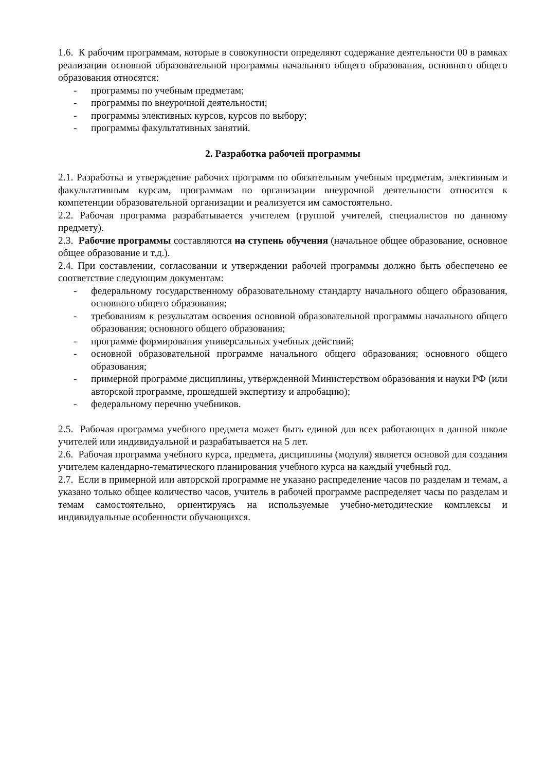1.6. К рабочим программам, которые в совокупности определяют содержание деятельности 00 в рамках реализации основной образовательной программы начального общего образования, основного общего образования относятся:
- программы по учебным предметам;
- программы по внеурочной деятельности;
- программы элективных курсов, курсов по выбору;
- программы факультативных занятий.
2. Разработка рабочей программы
2.1. Разработка и утверждение рабочих программ по обязательным учебным предметам, элективным и факультативным курсам, программам по организации внеурочной деятельности относится к компетенции образовательной организации и реализуется им самостоятельно.
2.2. Рабочая программа разрабатывается учителем (группой учителей, специалистов по данному предмету).
2.3. Рабочие программы составляются на ступень обучения (начальное общее образование, основное общее образование и т.д.).
2.4. При составлении, согласовании и утверждении рабочей программы должно быть обеспечено ее соответствие следующим документам:
- федеральному государственному образовательному стандарту начального общего образования, основного общего образования;
- требованиям к результатам освоения основной образовательной программы начального общего образования; основного общего образования;
- программе формирования универсальных учебных действий;
- основной образовательной программе начального общего образования; основного общего образования;
- примерной программе дисциплины, утвержденной Министерством образования и науки РФ (или авторской программе, прошедшей экспертизу и апробацию);
- федеральному перечню учебников.
2.5. Рабочая программа учебного предмета может быть единой для всех работающих в данной школе учителей или индивидуальной и разрабатывается на 5 лет.
2.6. Рабочая программа учебного курса, предмета, дисциплины (модуля) является основой для создания учителем календарно-тематического планирования учебного курса на каждый учебный год.
2.7. Если в примерной или авторской программе не указано распределение часов по разделам и темам, а указано только общее количество часов, учитель в рабочей программе распределяет часы по разделам и темам самостоятельно, ориентируясь на используемые учебно-методические комплексы и индивидуальные особенности обучающихся.